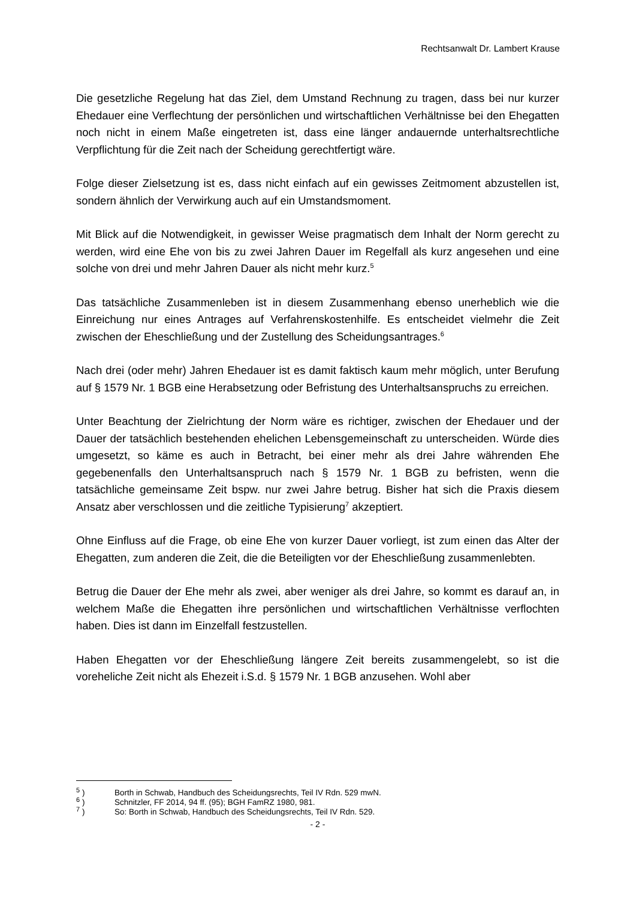Rechtsanwalt Dr. Lambert Krause
Die gesetzliche Regelung hat das Ziel, dem Umstand Rechnung zu tragen, dass bei nur kurzer Ehedauer eine Verflechtung der persönlichen und wirtschaftlichen Verhältnisse bei den Ehegatten noch nicht in einem Maße eingetreten ist, dass eine länger andauernde unterhaltsrechtliche Verpflichtung für die Zeit nach der Scheidung gerechtfertigt wäre.
Folge dieser Zielsetzung ist es, dass nicht einfach auf ein gewisses Zeitmoment abzustellen ist, sondern ähnlich der Verwirkung auch auf ein Umstandsmoment.
Mit Blick auf die Notwendigkeit, in gewisser Weise pragmatisch dem Inhalt der Norm gerecht zu werden, wird eine Ehe von bis zu zwei Jahren Dauer im Regelfall als kurz angesehen und eine solche von drei und mehr Jahren Dauer als nicht mehr kurz.<sup>5</sup>
Das tatsächliche Zusammenleben ist in diesem Zusammenhang ebenso unerheblich wie die Einreichung nur eines Antrages auf Verfahrenskostenhilfe. Es entscheidet vielmehr die Zeit zwischen der Eheschließung und der Zustellung des Scheidungsantrages.<sup>6</sup>
Nach drei (oder mehr) Jahren Ehedauer ist es damit faktisch kaum mehr möglich, unter Berufung auf § 1579 Nr. 1 BGB eine Herabsetzung oder Befristung des Unterhaltsanspruchs zu erreichen.
Unter Beachtung der Zielrichtung der Norm wäre es richtiger, zwischen der Ehedauer und der Dauer der tatsächlich bestehenden ehelichen Lebensgemeinschaft zu unterscheiden. Würde dies umgesetzt, so käme es auch in Betracht, bei einer mehr als drei Jahre währenden Ehe gegebenenfalls den Unterhaltsanspruch nach § 1579 Nr. 1 BGB zu befristen, wenn die tatsächliche gemeinsame Zeit bspw. nur zwei Jahre betrug. Bisher hat sich die Praxis diesem Ansatz aber verschlossen und die zeitliche Typisierung<sup>7</sup> akzeptiert.
Ohne Einfluss auf die Frage, ob eine Ehe von kurzer Dauer vorliegt, ist zum einen das Alter der Ehegatten, zum anderen die Zeit, die die Beteiligten vor der Eheschließung zusammenlebten.
Betrug die Dauer der Ehe mehr als zwei, aber weniger als drei Jahre, so kommt es darauf an, in welchem Maße die Ehegatten ihre persönlichen und wirtschaftlichen Verhältnisse verflochten haben. Dies ist dann im Einzelfall festzustellen.
Haben Ehegatten vor der Eheschließung längere Zeit bereits zusammengelebt, so ist die voreheliche Zeit nicht als Ehezeit i.S.d. § 1579 Nr. 1 BGB anzusehen. Wohl aber
<sup>5</sup> ) Borth in Schwab, Handbuch des Scheidungsrechts, Teil IV Rdn. 529 mwN.
<sup>6</sup> ) Schnitzler, FF 2014, 94 ff. (95); BGH FamRZ 1980, 981.
<sup>7</sup> ) So: Borth in Schwab, Handbuch des Scheidungsrechts, Teil IV Rdn. 529.
- 2 -